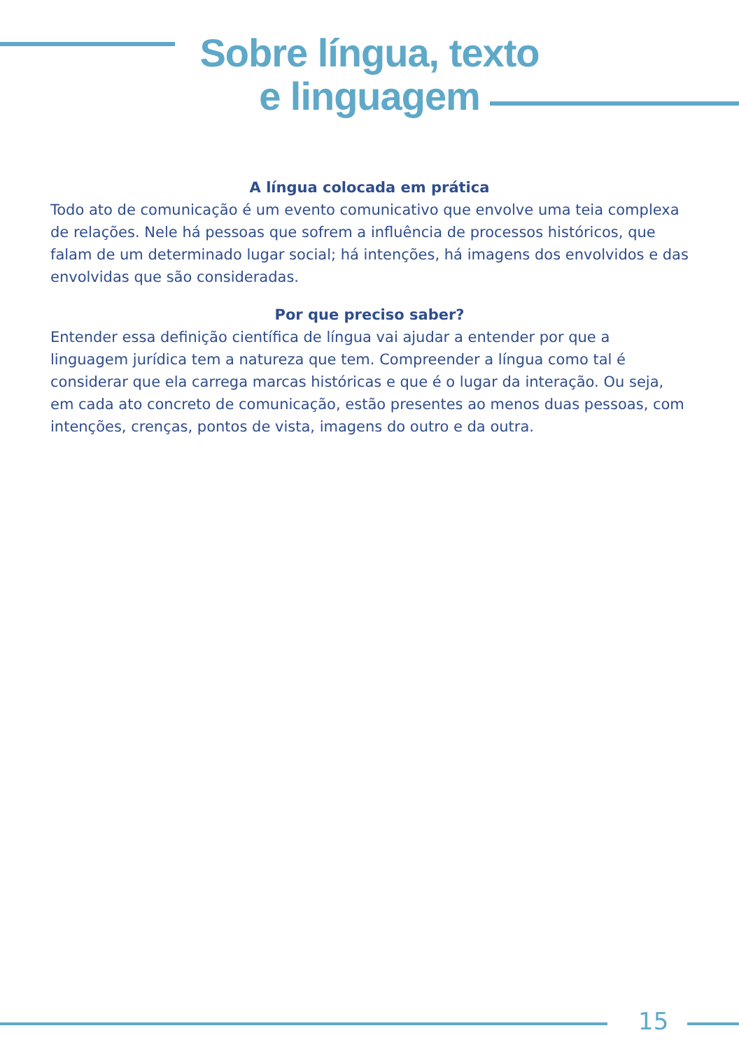Sobre língua, texto
e linguagem
A língua colocada em prática
Todo ato de comunicação é um evento comunicativo que envolve uma teia complexa de relações. Nele há pessoas que sofrem a influência de processos históricos, que falam de um determinado lugar social; há intenções, há imagens dos envolvidos e das envolvidas que são consideradas.
Por que preciso saber?
Entender essa definição científica de língua vai ajudar a entender por que a linguagem jurídica tem a natureza que tem. Compreender a língua como tal é considerar que ela carrega marcas históricas e que é o lugar da interação. Ou seja, em cada ato concreto de comunicação, estão presentes ao menos duas pessoas, com intenções, crenças, pontos de vista, imagens do outro e da outra.
15